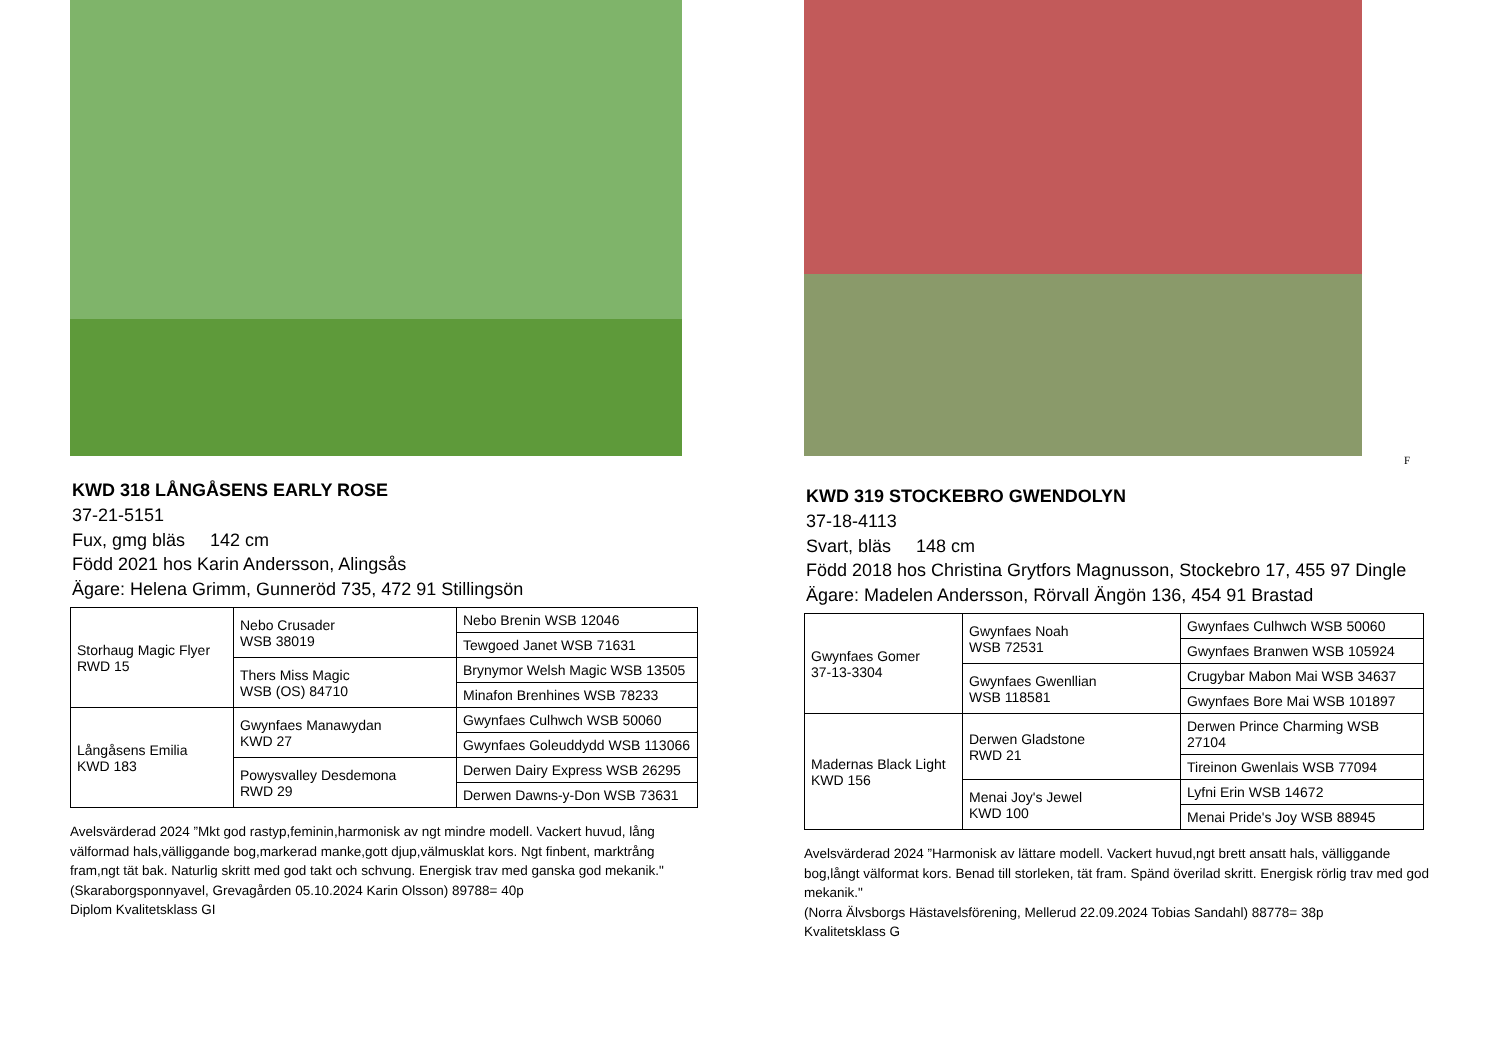KWD 318 LÅNGÅSENS EARLY ROSE
37-21-5151
Fux, gmg bläs 142 cm
Född 2021 hos Karin Andersson, Alingsås
Ägare: Helena Grimm, Gunneröd 735, 472 91 Stillingsön
| Storhaug Magic Flyer RWD 15 | Nebo Crusader WSB 38019 | Nebo Brenin WSB 12046 |
| | | Tewgoed Janet WSB 71631 |
| | Thers Miss Magic WSB (OS) 84710 | Brynymor Welsh Magic WSB 13505 |
| | | Minafon Brenhines WSB 78233 |
| Långåsens Emilia KWD 183 | Gwynfaes Manawydan KWD 27 | Gwynfaes Culhwch WSB 50060 |
| | | Gwynfaes Goleuddydd WSB 113066 |
| | Powysvalley Desdemona RWD 29 | Derwen Dairy Express WSB 26295 |
| | | Derwen Dawns-y-Don WSB 73631 |
Avelsvärderad 2024 ”Mkt god rastyp,feminin,harmonisk av ngt mindre modell. Vackert huvud, lång välformad hals,välliggande bog,markerad manke,gott djup,välmusklat kors. Ngt finbent, marktrång fram,ngt tät bak. Naturlig skritt med god takt och schvung. Energisk trav med ganska god mekanik."
(Skaraborgsponnyavel, Grevagården 05.10.2024 Karin Olsson) 89788= 40p
Diplom Kvalitetsklass GI
F
KWD 319 STOCKEBRO GWENDOLYN
37-18-4113
Svart, bläs 148 cm
Född 2018 hos Christina Grytfors Magnusson, Stockebro 17, 455 97 Dingle
Ägare: Madelen Andersson, Rörvall Ängön 136, 454 91 Brastad
| Gwynfaes Gomer 37-13-3304 | Gwynfaes Noah WSB 72531 | Gwynfaes Culhwch WSB 50060 |
| | | Gwynfaes Branwen WSB 105924 |
| | Gwynfaes Gwenllian WSB 118581 | Crugybar Mabon Mai WSB 34637 |
| | | Gwynfaes Bore Mai WSB 101897 |
| Madernas Black Light KWD 156 | Derwen Gladstone RWD 21 | Derwen Prince Charming WSB 27104 |
| | | Tireinon Gwenlais WSB 77094 |
| | Menai Joy's Jewel KWD 100 | Lyfni Erin WSB 14672 |
| | | Menai Pride's Joy WSB 88945 |
Avelsvärderad 2024 ”Harmonisk av lättare modell. Vackert huvud,ngt brett ansatt hals, välliggande bog,långt välformat kors. Benad till storleken, tät fram. Spänd överilad skritt. Energisk rörlig trav med god mekanik."
(Norra Älvsborgs Hästavelsförening, Mellerud 22.09.2024 Tobias Sandahl) 88778= 38p
Kvalitetsklass G